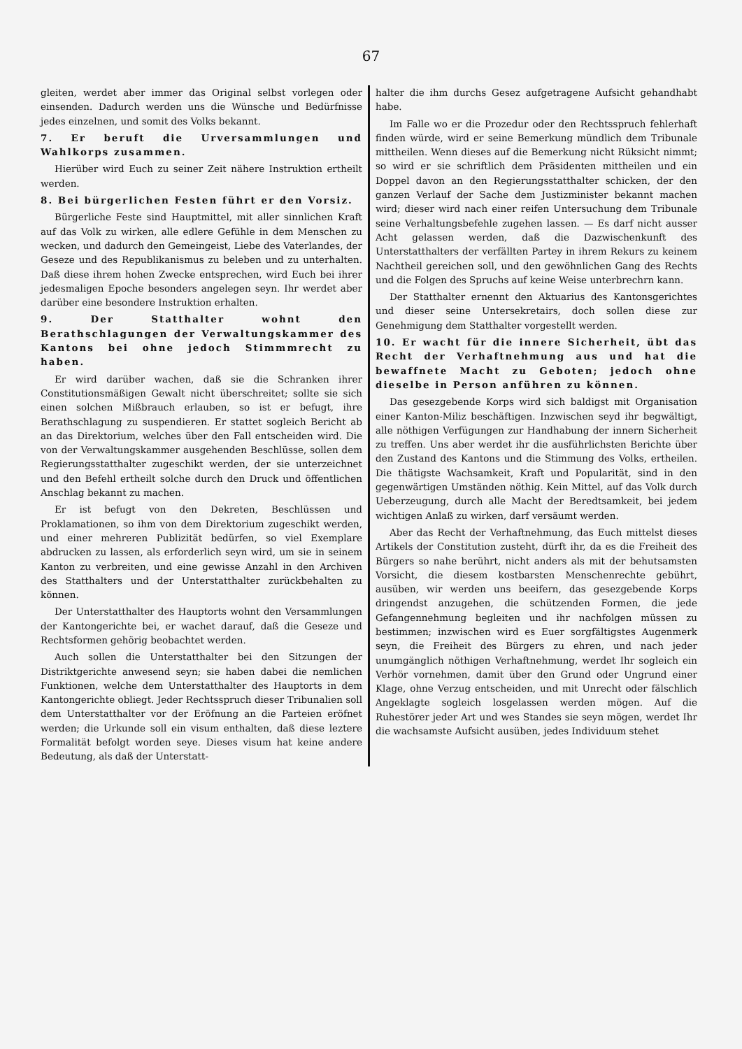67
gleiten, werdet aber immer das Original selbst vorlegen oder einsenden. Dadurch werden uns die Wünsche und Bedürfnisse jedes einzelnen, und somit des Volks bekannt.
7. Er beruft die Urversammlungen und Wahlkorps zusammen.
Hierüber wird Euch zu seiner Zeit nähere Instruktion ertheilt werden.
8. Bei bürgerlichen Festen führt er den Vorsiz.
Bürgerliche Feste sind Hauptmittel, mit aller sinnlichen Kraft auf das Volk zu wirken, alle edlere Gefühle in dem Menschen zu wecken, und dadurch den Gemeingeist, Liebe des Vaterlandes, der Geseze und des Republikanismus zu beleben und zu unterhalten. Daß diese ihrem hohen Zwecke entsprechen, wird Euch bei ihrer jedesmaligen Epoche besonders angelegen seyn. Ihr werdet aber darüber eine besondere Instruktion erhalten.
9. Der Statthalter wohnt den Berathschlagungen der Verwaltungskammer des Kantons bei ohne jedoch Stimmmrecht zu haben.
Er wird darüber wachen, daß sie die Schranken ihrer Constitutionsmäßigen Gewalt nicht überschreitet; sollte sie sich einen solchen Mißbrauch erlauben, so ist er befugt, ihre Berathschlagung zu suspendieren. Er stattet sogleich Bericht ab an das Direktorium, welches über den Fall entscheiden wird. Die von der Verwaltungskammer ausgehenden Beschlüsse, sollen dem Regierungsstatthalter zugeschikt werden, der sie unterzeichnet und den Befehl ertheilt solche durch den Druck und öffentlichen Anschlag bekannt zu machen.
Er ist befugt von den Dekreten, Beschlüssen und Proklamationen, so ihm von dem Direktorium zugeschikt werden, und einer mehreren Publizität bedürfen, so viel Exemplare abdrucken zu lassen, als erforderlich seyn wird, um sie in seinem Kanton zu verbreiten, und eine gewisse Anzahl in den Archiven des Statthalters und der Unterstatthalter zurückbehalten zu können.
Der Unterstatthalter des Hauptorts wohnt den Versammlungen der Kantongerichte bei, er wachet darauf, daß die Geseze und Rechtsformen gehörig beobachtet werden.
Auch sollen die Unterstatthalter bei den Sitzungen der Distriktgerichte anwesend seyn; sie haben dabei die nemlichen Funktionen, welche dem Unterstatthalter des Hauptorts in dem Kantongerichte obliegt. Jeder Rechtsspruch dieser Tribunalien soll dem Unterstatthalter vor der Eröfnung an die Parteien eröfnet werden; die Urkunde soll ein visum enthalten, daß diese leztere Formalität befolgt worden seye. Dieses visum hat keine andere Bedeutung, als daß der Unterstatt-
halter die ihm durchs Gesez aufgetragene Aufsicht gehandhabt habe.
Im Falle wo er die Prozedur oder den Rechtsspruch fehlerhaft finden würde, wird er seine Bemerkung mündlich dem Tribunale mittheilen. Wenn dieses auf die Bemerkung nicht Rüksicht nimmt; so wird er sie schriftlich dem Präsidenten mittheilen und ein Doppel davon an den Regierungsstatthalter schicken, der den ganzen Verlauf der Sache dem Justizminister bekannt machen wird; dieser wird nach einer reifen Untersuchung dem Tribunale seine Verhaltungsbefehle zugehen lassen. — Es darf nicht ausser Acht gelassen werden, daß die Dazwischenkunft des Unterstatthalters der verfällten Partey in ihrem Rekurs zu keinem Nachtheil gereichen soll, und den gewöhnlichen Gang des Rechts und die Folgen des Spruchs auf keine Weise unterbrechrn kann.
Der Statthalter ernennt den Aktuarius des Kantonsgerichtes und dieser seine Untersekretairs, doch sollen diese zur Genehmigung dem Statthalter vorgestellt werden.
10. Er wacht für die innere Sicherheit, übt das Recht der Verhaftnehmung aus und hat die bewaffnete Macht zu Geboten; jedoch ohne dieselbe in Person anführen zu können.
Das gesezgebende Korps wird sich baldigst mit Organisation einer Kanton-Miliz beschäftigen. Inzwischen seyd ihr begwältigt, alle nöthigen Verfügungen zur Handhabung der innern Sicherheit zu treffen. Uns aber werdet ihr die ausführlichsten Berichte über den Zustand des Kantons und die Stimmung des Volks, ertheilen. Die thätigste Wachsamkeit, Kraft und Popularität, sind in den gegenwärtigen Umständen nöthig. Kein Mittel, auf das Volk durch Ueberzeugung, durch alle Macht der Beredtsamkeit, bei jedem wichtigen Anlaß zu wirken, darf versäumt werden.
Aber das Recht der Verhaftnehmung, das Euch mittelst dieses Artikels der Constitution zusteht, dürft ihr, da es die Freiheit des Bürgers so nahe berührt, nicht anders als mit der behutsamsten Vorsicht, die diesem kostbarsten Menschenrechte gebührt, ausüben, wir werden uns beeifern, das gesezgebende Korps dringendst anzugehen, die schützenden Formen, die jede Gefangennehmung begleiten und ihr nachfolgen müssen zu bestimmen; inzwischen wird es Euer sorgfältigstes Augenmerk seyn, die Freiheit des Bürgers zu ehren, und nach jeder unumgänglich nöthigen Verhaftnehmung, werdet Ihr sogleich ein Verhör vornehmen, damit über den Grund oder Ungrund einer Klage, ohne Verzug entscheiden, und mit Unrecht oder fälschlich Angeklagte sogleich losgelassen werden mögen. Auf die Ruhestörer jeder Art und wes Standes sie seyn mögen, werdet Ihr die wachsamste Aufsicht ausüben, jedes Individuum stehet